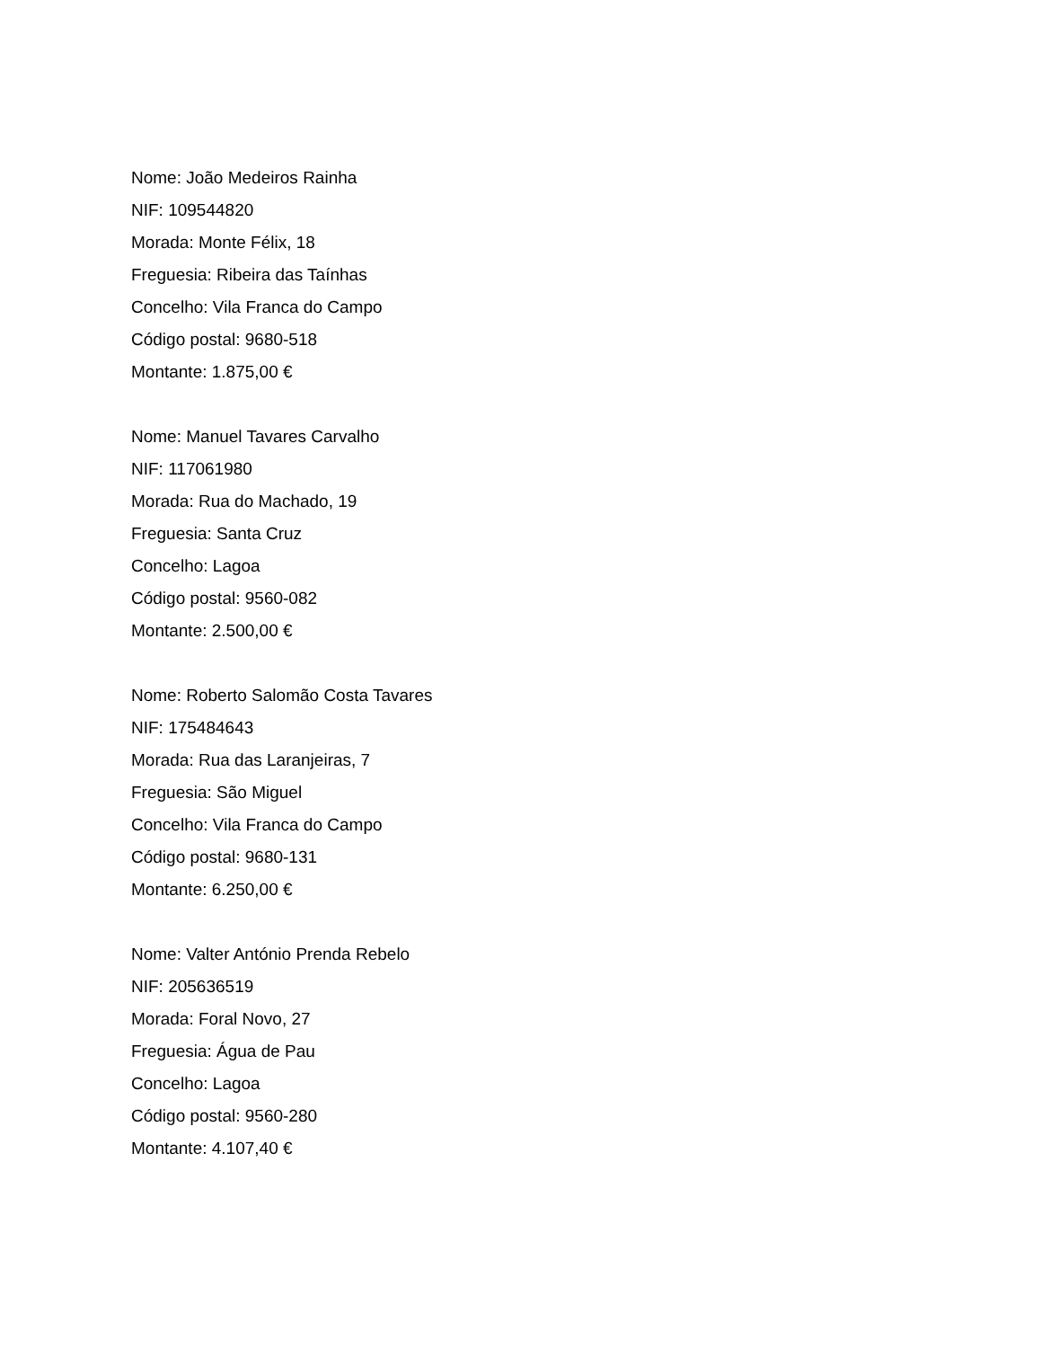Nome: João Medeiros Rainha
NIF: 109544820
Morada: Monte Félix, 18
Freguesia: Ribeira das Taínhas
Concelho: Vila Franca do Campo
Código postal: 9680-518
Montante: 1.875,00 €
Nome: Manuel Tavares Carvalho
NIF: 117061980
Morada: Rua do Machado, 19
Freguesia: Santa Cruz
Concelho: Lagoa
Código postal: 9560-082
Montante: 2.500,00 €
Nome: Roberto Salomão Costa Tavares
NIF: 175484643
Morada: Rua das Laranjeiras, 7
Freguesia: São Miguel
Concelho: Vila Franca do Campo
Código postal: 9680-131
Montante: 6.250,00 €
Nome: Valter António Prenda Rebelo
NIF: 205636519
Morada: Foral Novo, 27
Freguesia: Água de Pau
Concelho: Lagoa
Código postal: 9560-280
Montante: 4.107,40 €